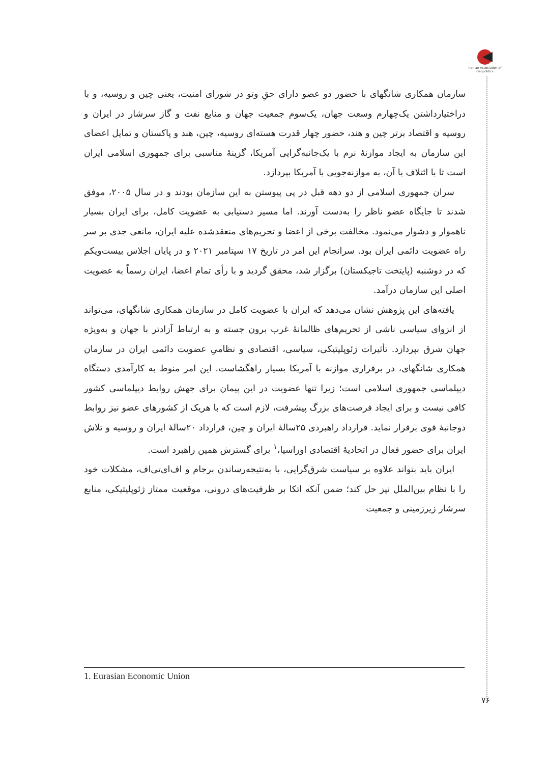Iranian Association of Geopolitics
سازمان همکاری شانگهای با حضور دو عضو دارای حقِ وتو در شورای امنیت، یعنی چین و روسیه، و با دراختیارداشتن یک‌چهارم وسعت جهان، یک‌سوم جمعیت جهان و منابع نفت و گاز سرشار در ایران و روسیه و اقتصاد برتر چین و هند، حضور چهار قدرت هسته‌ای روسیه، چین، هند و پاکستان و تمایل اعضای این سازمان به ایجاد موازنهٔ نرم با یک‌جانبه‌گرایی آمریکا، گزینهٔ مناسبی برای جمهوری اسلامی ایران است تا با ائتلاف با آن، به موازنه‌جویی با آمریکا بپردازد.
سران جمهوری اسلامی از دو دهه قبل در پی پیوستن به این سازمان بودند و در سال ۲۰۰۵، موفق شدند تا جایگاه عضو ناظر را به‌دست آورند. اما مسیر دستیابی به عضویت کامل، برای ایران بسیار ناهموار و دشوار می‌نمود. مخالفت برخی از اعضا و تحریم‌های منعقدشده علیه ایران، مانعی جدی بر سر راه عضویت دائمی ایران بود. سرانجام این امر در تاریخ ۱۷ سپتامبر ۲۰۲۱ و در پایان اجلاس بیست‌ویکم که در دوشنبه (پایتخت تاجیکستان) برگزار شد، محقق گردید و با رأی تمام اعضا، ایران رسماً به عضویت اصلی این سازمان درآمد.
یافته‌های این پژوهش نشان می‌دهد که ایران با عضویت کامل در سازمان همکاری شانگهای، می‌تواند از انزوای سیاسی ناشی از تحریم‌های ظالمانهٔ غرب برون جسته و به ارتباط آزادتر با جهان و به‌ویژه جهان شرق بپردازد. تأثیرات ژئوپلیتیکی، سیاسی، اقتصادی و نظامیِ عضویت دائمی ایران در سازمان همکاری شانگهای، در برقراری موازنه با آمریکا بسیار راهگشاست. این امر منوط به کارآمدی دستگاه دیپلماسی جمهوری اسلامی است؛ زیرا تنها عضویت در این پیمان برای جهش روابط دیپلماسی کشور کافی نیست و برای ایجاد فرصت‌های بزرگ پیشرفت، لازم است که با هریک از کشورهای عضو نیز روابط دوجانبهٔ قوی برقرار نماید. قرارداد راهبردی ۲۵سالهٔ ایران و چین، قرارداد ۲۰سالهٔ ایران و روسیه و تلاش ایران برای حضور فعال در اتحادیهٔ اقتصادی اوراسیا،<sup>۱</sup> برای گسترش همین راهبرد است.
ایران باید بتواند علاوه بر سیاست شرق‌گرایی، با به‌نتیجه‌رساندن برجام و اف‌ای‌تی‌اف، مشکلات خود را با نظام بین‌الملل نیز حل کند؛ ضمن آنکه اتکا بر ظرفیت‌های درونی، موقعیت ممتاز ژئوپلیتیکی، منابع سرشار زیرزمینی و جمعیت
1. Eurasian Economic Union
۷۶